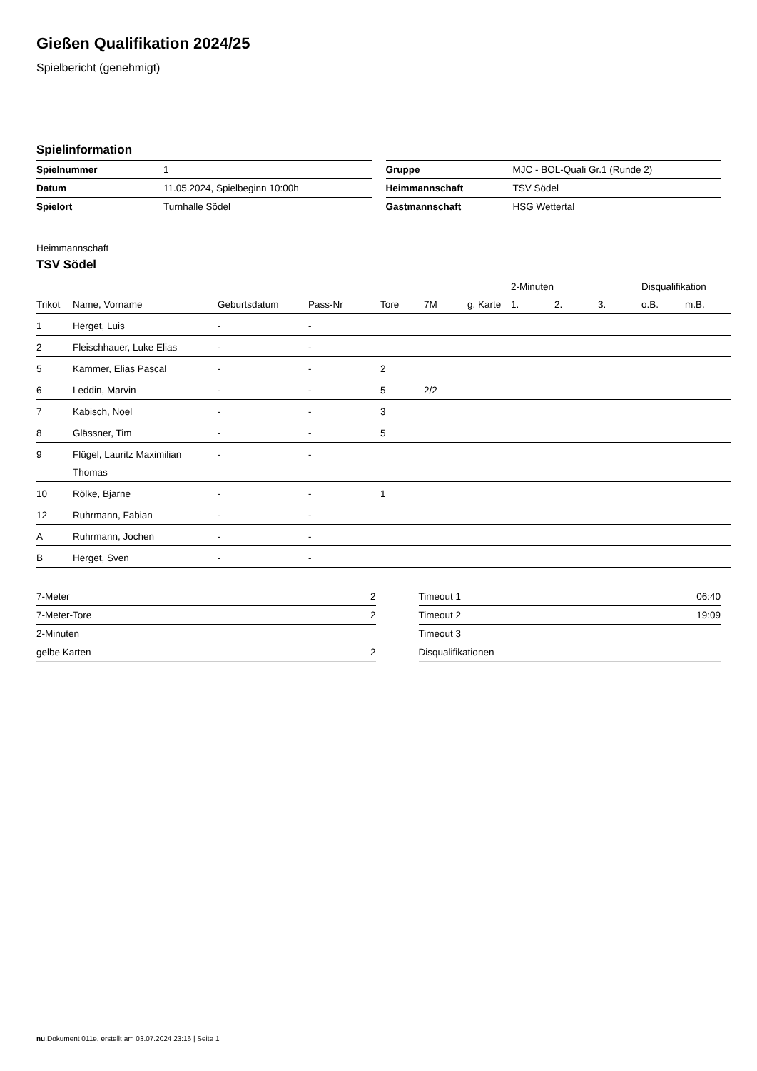Gießen Qualifikation 2024/25
Spielbericht (genehmigt)
Spielinformation
| Spielnummer | 1 |
| Datum | 11.05.2024, Spielbeginn 10:00h |
| Spielort | Turnhalle Södel |
| Gruppe | MJC - BOL-Quali Gr.1 (Runde 2) |
| Heimmannschaft | TSV Södel |
| Gastmannschaft | HSG Wettertal |
Heimmannschaft
TSV Södel
| | | | | | | | 2-Minuten | | | Disqualifikation | |
| --- | --- | --- | --- | --- | --- | --- | --- | --- | --- | --- | --- |
| Trikot | Name, Vorname | Geburtsdatum | Pass-Nr | Tore | 7M | g. Karte | 1. | 2. | 3. | o.B. | m.B. |
| 1 | Herget, Luis | - | - | | | | | | | | |
| 2 | Fleischhauer, Luke Elias | - | - | | | | | | | | |
| 5 | Kammer, Elias Pascal | - | - | 2 | | | | | | | |
| 6 | Leddin, Marvin | - | - | 5 | 2/2 | | | | | | |
| 7 | Kabisch, Noel | - | - | 3 | | | | | | | |
| 8 | Glässner, Tim | - | - | 5 | | | | | | | |
| 9 | Flügel, Lauritz Maximilian Thomas | - | - | | | | | | | | |
| 10 | Rölke, Bjarne | - | - | 1 | | | | | | | |
| 12 | Ruhrmann, Fabian | - | - | | | | | | | | |
| A | Ruhrmann, Jochen | - | - | | | | | | | | |
| B | Herget, Sven | - | - | | | | | | | | |
| 7-Meter | 2 |
| 7-Meter-Tore | 2 |
| 2-Minuten | |
| gelbe Karten | 2 |
| Timeout 1 | 06:40 |
| Timeout 2 | 19:09 |
| Timeout 3 | |
| Disqualifikationen | |
nu.Dokument 011e, erstellt am 03.07.2024 23:16 | Seite 1